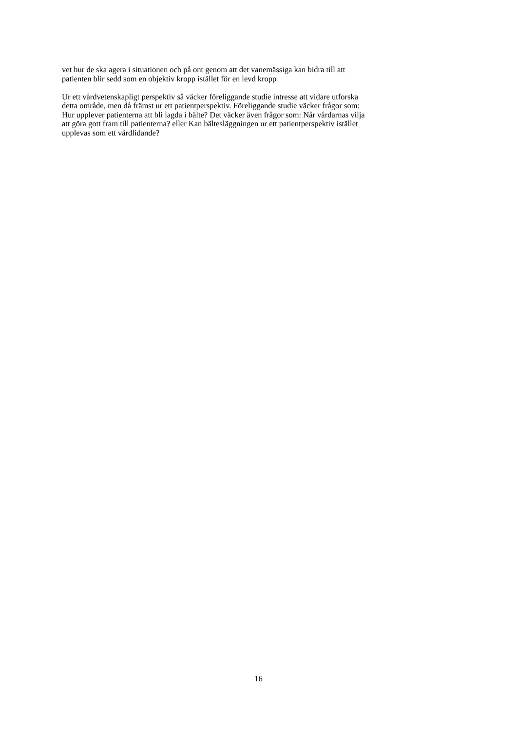vet hur de ska agera i situationen och på ont genom att det vanemässiga kan bidra till att
patienten blir sedd som en objektiv kropp istället för en levd kropp
Ur ett vårdvetenskapligt perspektiv så väcker föreliggande studie intresse att vidare utforska
detta område, men då främst ur ett patientperspektiv. Föreliggande studie väcker frågor som:
Hur upplever patienterna att bli lagda i bälte? Det väcker även frågor som: Når vårdarnas vilja
att göra gott fram till patienterna? eller Kan bältesläggningen ur ett patientperspektiv istället
upplevas som ett vårdlidande?
16